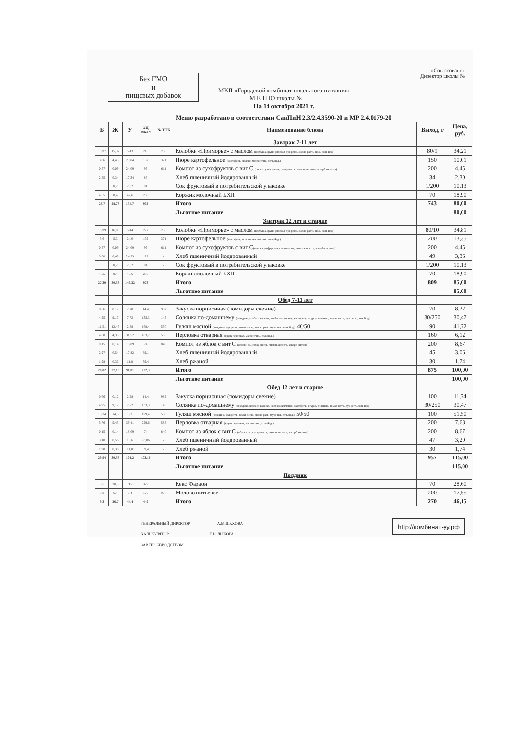«Согласовано»
Директор школы №
Без ГМО
и
пищевых добавок
МКП «Городской комбинат школьного питания»
М Е Н Ю школы №_____
На 14 октября 2021 г.
Меню разработано в соответствии СанПиН 2.3/2.4.3590-20 и МР 2.4.0179-20
| Б | Ж | У | ЭЦ к/кал | № ТТК | Наименование блюда | Выход, г | Цена, руб. |
| --- | --- | --- | --- | --- | --- | --- | --- |
| | | | | | Завтрак 7-11 лет | | |
| 13,97 | 15,32 | 5,43 | 215 | 256 | Колобки «Приморье» с маслом (горбуша, крупа рисовая, лук репч., масло раст., яйцо, соль йод.) | 80/9 | 34,21 |
| 3,06 | 4,43 | 20,04 | 132 | 371 | Пюре картофельное (картофель, молоко, масло слив., соль йод.) | 150 | 10,01 |
| 0,57 | 0,09 | 24,09 | 99 | 611 | Компот из сухофруктов с вит С (смесь сухофруктов, сахар-песок, лимон.кислота, аскорб кислота) | 200 | 4,45 |
| 2,55 | 0,34 | 17,34 | 85 | - | Хлеб пшеничный йодированный | 34 | 2,30 |
| 1 | 0,2 | 20,2 | 91 | | Сок фруктовый в потребительской упаковке | 1/200 | 10,13 |
| 4,55 | 8,4 | 47,6 | 280 | | Коржик молочный БХП | 70 | 18,90 |
| 25,7 | 28,78 | 134,7 | 902 | | Итого | 743 | 80,00 |
| | | | | | Льготное питание | | 80,00 |
| | | | | | Завтрак 12 лет и старше | | |
| 13,99 | 16,05 | 5,44 | 222 | 256 | Колобки «Приморье» с маслом (горбуша, крупа рисовая, лук репч., масло раст., яйцо, соль йод.) | 80/10 | 34,81 |
| 3,6 | 5,3 | 24,0 | 159 | 371 | Пюре картофельное (картофель, молоко, масло слив., соль йод.) | 200 | 13,35 |
| 0,57 | 0,09 | 24,09 | 99 | 611 | Компот из сухофруктов с вит С (смесь сухофруктов, сахар-песок, лимон.кислота, аскорб кислота) | 200 | 4,45 |
| 3,68 | 0,49 | 24,99 | 122 | - | Хлеб пшеничный йодированный | 49 | 3,36 |
| 1 | 0,2 | 20,2 | 91 | - | Сок фруктовый в потребительской упаковке | 1/200 | 10,13 |
| 4,55 | 8,4 | 47,6 | 280 | | Коржик молочный БХП | 70 | 18,90 |
| 27,39 | 30,53 | 146,32 | 973 | | Итого | 809 | 85,00 |
| | | | | | Льготное питание | | 85,00 |
| | | | | | Обед 7-11 лет | | |
| 0,66 | 0,12 | 2,28 | 14,4 | 982 | Закуска порционная (помидоры свежие) | 70 | 8,22 |
| 4,95 | 9,17 | 7,72 | 133,3 | 145 | Солянка по-домашнему (говядина, колбаса вареная, колбаса копченая, картофель, огурцы соленые, томат паста, лук репч.,соль йод.) | 30/250 | 30,47 |
| 11,51 | 12,45 | 2,58 | 168,4 | 550 | Гуляш мясной (говядина, лук репч., томат паста, масло раст., мука пш., соль йод.) 40/50 | 90 | 41,72 |
| 4,60 | 4,35 | 31,52 | 183,7 | 585 | Перловка отварная (крупа перловая, масло слив., соль йод.) | 160 | 6,12 |
| 0,15 | 0,14 | 18,09 | 74 | 840 | Компот из яблок с вит С (яблоки св., сахар-песок, лимон.кислота, аскорб кислота) | 200 | 8,67 |
| 2,97 | 0,54 | 17,82 | 89,1 | - | Хлеб пшеничный йодированный | 45 | 3,06 |
| 1,98 | 0,36 | 11,8 | 59,4 | - | Хлеб ржаной | 30 | 1,74 |
| 26,82 | 27,13 | 91,81 | 722,3 | | Итого | 875 | 100,00 |
| | | | | | Льготное питание | | 100,00 |
| | | | | | Обед 12 лет и старше | | |
| 0,66 | 0,12 | 2,28 | 14,4 | 982 | Закуска порционная (помидоры свежие) | 100 | 11,74 |
| 4,95 | 9,17 | 7,72 | 133,3 | 145 | Солянка по-домашнему (говядина, колбаса вареная, колбаса копченая, картофель, огурцы соленые, томат паста, лук репч.,соль йод.) | 30/250 | 30,47 |
| 13,34 | 14,8 | 3,3 | 199,4 | 550 | Гуляш мясной (говядина, лук репч., томат паста, масло раст., мука пш.,соль йод.) 50/50 | 100 | 51,50 |
| 5,76 | 5,43 | 39,41 | 229,6 | 585 | Перловка отварная (крупа перловая, масло слив., соль йод.) | 200 | 7,68 |
| 0,15 | 0,14 | 18,09 | 74 | 840 | Компот из яблок с вит С (яблоки св., сахар-песок, лимон.кислота, аскорб кислота) | 200 | 8,67 |
| 3,10 | 0,56 | 18,6 | 93,06 | - | Хлеб пшеничный йодированный | 47 | 3,20 |
| 1,98 | 0,36 | 11,8 | 59,4 | - | Хлеб ржаной | 30 | 1,74 |
| 29,94 | 30,58 | 101,2 | 803,16 | | Итого | 957 | 115,00 |
| | | | | | Льготное питание | | 115,00 |
| | | | | | Полдник | | |
| 3,5 | 20,3 | 35 | 329 | | Кекс Фараон | 70 | 28,60 |
| 5,8 | 6,4 | 9,4 | 120 | 997 | Молоко питьевое | 200 | 17,55 |
| 9,3 | 26,7 | 44,4 | 449 | | Итого | 270 | 46,15 |
ГЕНЕРАЛЬНЫЙ ДИРЕКТОР А.М.ШАХОВА
КАЛЬКУЛЯТОР Т.Ю.ЛЫКОВА
ЗАВ ПРОИЗВОДСТВОМ
http://комбинат-уу.рф